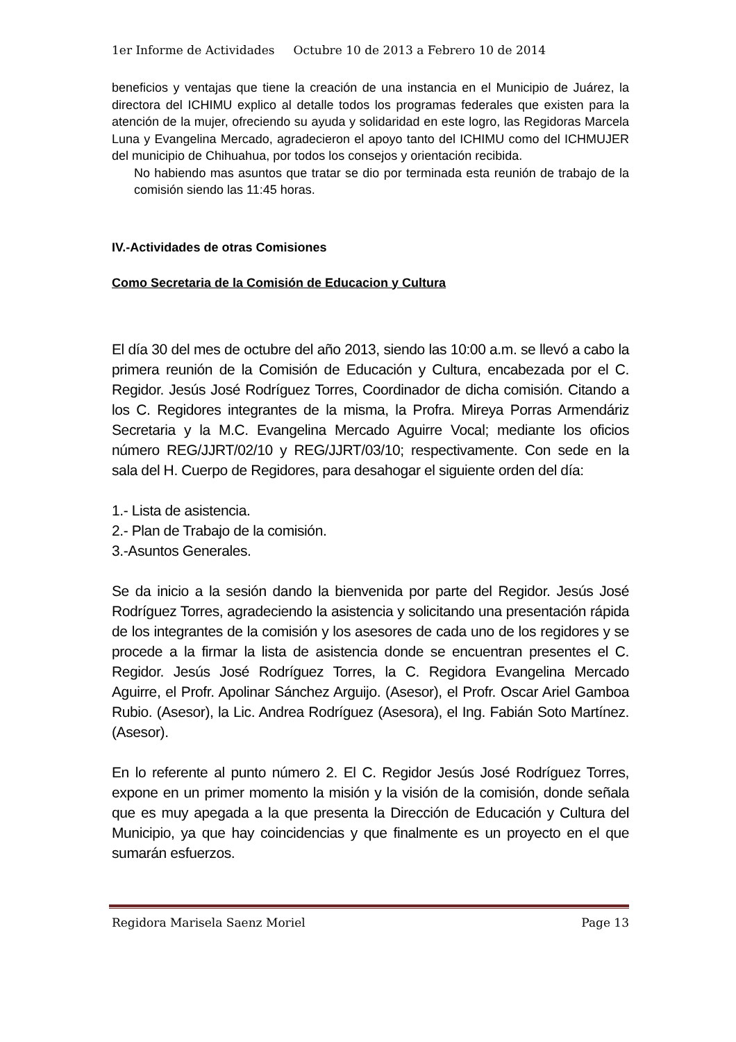1er Informe de Actividades Octubre 10 de 2013 a Febrero 10 de 2014
beneficios y ventajas que tiene la creación de una instancia en el Municipio de Juárez, la directora del ICHIMU explico al detalle todos los programas federales que existen para la atención de la mujer, ofreciendo su ayuda y solidaridad en este logro, las Regidoras Marcela Luna y Evangelina Mercado, agradecieron el apoyo tanto del ICHIMU como del ICHMUJER del municipio de Chihuahua, por todos los consejos y orientación recibida.
No habiendo mas asuntos que tratar se dio por terminada esta reunión de trabajo de la comisión siendo las 11:45 horas.
IV.-Actividades de otras Comisiones
Como Secretaria de la Comisión de Educacion y Cultura
El día 30 del mes de octubre del año 2013, siendo las 10:00 a.m. se llevó a cabo la primera reunión de la Comisión de Educación y Cultura, encabezada por el C. Regidor. Jesús José Rodríguez Torres, Coordinador de dicha comisión. Citando a los C. Regidores integrantes de la misma, la Profra. Mireya Porras Armendáriz Secretaria y la M.C. Evangelina Mercado Aguirre Vocal; mediante los oficios número REG/JJRT/02/10 y REG/JJRT/03/10; respectivamente. Con sede en la sala del H. Cuerpo de Regidores, para desahogar el siguiente orden del día:
1.- Lista de asistencia.
2.- Plan de Trabajo de la comisión.
3.-Asuntos Generales.
Se da inicio a la sesión dando la bienvenida por parte del Regidor. Jesús José Rodríguez Torres, agradeciendo la asistencia y solicitando una presentación rápida de los integrantes de la comisión y los asesores de cada uno de los regidores y se procede a la firmar la lista de asistencia donde se encuentran presentes el C. Regidor. Jesús José Rodríguez Torres, la C. Regidora Evangelina Mercado Aguirre, el Profr. Apolinar Sánchez Arguijo. (Asesor), el Profr. Oscar Ariel Gamboa Rubio. (Asesor), la Lic. Andrea Rodríguez (Asesora), el Ing. Fabián Soto Martínez. (Asesor).
En lo referente al punto número 2. El C. Regidor Jesús José Rodríguez Torres, expone en un primer momento la misión y la visión de la comisión, donde señala que es muy apegada a la que presenta la Dirección de Educación y Cultura del Municipio, ya que hay coincidencias y que finalmente es un proyecto en el que sumarán esfuerzos.
Regidora Marisela Saenz Moriel Page 13